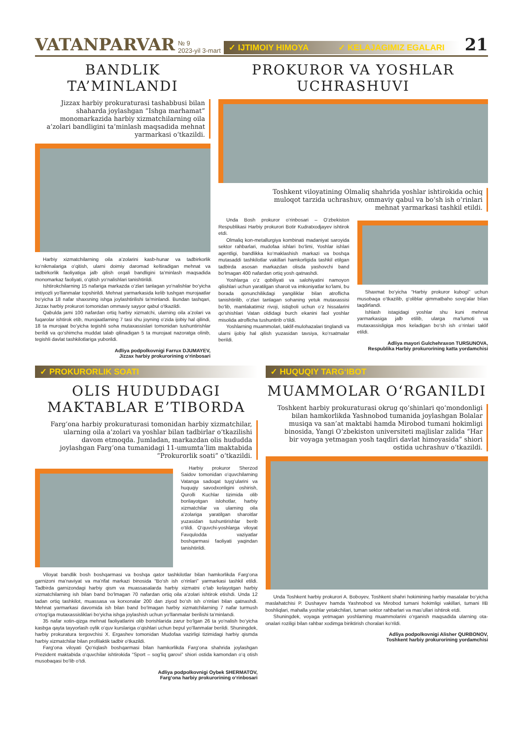VATANPARVAR № 9
2023-yil 3-mart
✓ IJTIMOIY HIMOYA ✓ KELAJAGIMIZ EGALARI
21
BANDLIK TA’MINLANDI
Jizzax harbiy prokuraturasi tashabbusi bilan shaharda joylashgan “Ishga marhamat” monomarkazida harbiy xizmatchilarning oila a’zolari bandligini ta’minlash maqsadida mehnat yarmarkasi o‘tkazildi.
Harbiy xizmatchilarning oila a’zolarini kasb-hunar va tadbirkorlik ko‘nikmalariga o‘qitish, ularni doimiy daromad keltiradigan mehnat va tadbirkorlik faoliyatiga jalb qilish orqali bandligini ta’minlash maqsadida monomarkaz faoliyati, o‘qitish yo‘nalishlari tanishtirildi.
Ishtirokchilarning 15 nafariga markazda o‘zlari tanlagan yo‘nalishlar bo‘yicha imtiyozli yo‘llanmalar topshirildi. Mehnat yarmarkasida kelib tushgan murojaatlar bo‘yicha 18 nafar shaxsning ishga joylashtirilishi ta’minlandi. Bundan tashqari, Jizzax harbiy prokurori tomonidan ommaviy sayyor qabul o‘tkazildi.
Qabulda jami 100 nafardan ortiq harbiy xizmatchi, ularning oila a’zolari va fuqarolar ishtirok etib, murojaatlarning 7 tasi shu joyning o‘zida ijobiy hal qilindi, 18 ta murojaat bo‘yicha tegishli soha mutaxassislari tomonidan tushuntirishlar berildi va qo‘shimcha muddat talab qilinadigan 5 ta murojaat nazoratga olinib, tegishli davlat tashkilotlariga yuborildi.
Adliya podpolkovnigi Farrux DJUMAYEV,
Jizzax harbiy prokurorining o‘rinbosari
PROKUROR VA YOSHLAR UCHRASHUVI
Toshkent viloyatining Olmaliq shahrida yoshlar ishtirokida ochiq muloqot tarzida uchrashuv, ommaviy qabul va bo‘sh ish o‘rinlari mehnat yarmarkasi tashkil etildi.
Unda Bosh prokuror o‘rinbosari – O‘zbekiston Respublikasi Harbiy prokurori Botir Kudratxodjayev ishtirok etdi.
Olmaliq kon-metallurgiya kombinati madaniyat saroyida sektor rahbarlari, mudofaa ishlari bo‘limi, Yoshlar ishlari agentligi, bandlikka ko‘maklashish markazi va boshqa mutasaddi tashkilotlar vakillari hamkorligida tashkil etilgan tadbirda asosan markazdan olisda yashovchi band bo‘lmagan 400 nafardan ortiq yosh qatnashdi.
Yoshlarga o‘z qobiliyati va salohiyatini namoyon qilishlari uchun yaratilgan sharoit va imkoniyatlar ko‘lami, bu borada qonunchilikdagi yangiliklar bilan atroflicha tanishtirilib, o‘zlari tanlagan sohaning yetuk mutaxassisi bo‘lib, mamlakatimiz rivoji, istiqboli uchun o‘z hissalarini qo‘shishlari Vatan oldidagi burch ekanini faol yoshlar misolida atroflicha tushuntirib o‘tildi.
Yoshlarning muammolari, taklif-mulohazalari tinglandi va ularni ijobiy hal qilish yuzasidan tavsiya, ko‘rsatmalar berildi.
Shaxmat bo‘yicha “Harbiy prokuror kubogi” uchun musobaqa o‘tkazilib, g‘oliblar qimmatbaho sovg‘alar bilan taqdirlandi.
Ishlash istagidagi yoshlar shu kuni mehnat yarmarkasiga jalb etilib, ularga ma’lumoti va mutaxassisligiga mos keladigan bo‘sh ish o‘rinlari taklif etildi.
Adliya mayori Gulchehraxon TURSUNOVA,
Respublika Harbiy prokurorining katta yordamchisi
✓ PROKURORLIK SOATI
OLIS HUDUDDAGI MAKTABLAR E’TIBORDA
Farg‘ona harbiy prokuraturasi tomonidan harbiy xizmatchilar, ularning oila a’zolari va yoshlar bilan tadbirlar o‘tkazilishi davom etmoqda. Jumladan, markazdan olis hududda joylashgan Farg‘ona tumanidagi 11-umumta’lim maktabida “Prokurorlik soati” o‘tkazildi.
Harbiy prokuror Sherzod Saidov tomonidan o‘quvchilarning Vatanga sadoqat tuyg‘ularini va huquqiy savodxonligini oshirish, Qurolli Kuchlar tizimida olib borilayotgan islohotlar, harbiy xizmatchilar va ularning oila a’zolariga yaratilgan sharoitlar yuzasidan tushuntirishlar berib o‘tildi. O‘quvchi-yoshlarga viloyat Favqulodda vaziyatlar boshqarmasi faoliyati yaqindan tanishtirildi.
Viloyat bandlik bosh boshqarmasi va boshqa qator tashkilotlar bilan hamkorlikda Farg‘ona garnizoni ma’naviyat va ma’rifat markazi binosida “Bo‘sh ish o‘rinlari” yarmarkasi tashkil etildi. Tadbirda garnizondagi harbiy qism va muassasalarda harbiy xizmatni o‘tab kelayotgan harbiy xizmatchilarning ish bilan band bo‘lmagan 70 nafardan ortiq oila a’zolari ishtirok etishdi. Unda 12 tadan ortiq tashkilot, muassasa va korxonalar 200 dan ziyod bo‘sh ish o‘rinlari bilan qatnashdi. Mehnat yarmarkasi davomida ish bilan band bo‘lmagan harbiy xizmatchilarning 7 nafar turmush o‘rtog‘iga mutaxassisliklari bo‘yicha ishga joylashish uchun yo‘llanmalar berilishi ta’minlandi.
35 nafar xotin-qizga mehnat faoliyatlarini olib borishlarida zarur bo‘lgan 26 ta yo‘nalish bo‘yicha kasbga qayta tayyorlash oylik o‘quv kurslariga o‘qishlari uchun bepul yo‘llanmalar berildi. Shuningdek, harbiy prokuratura tergovchisi X. Ergashev tomonidan Mudofaa vazirligi tizimidagi harbiy qismda harbiy xizmatchilar bilan profilaktik tadbir o‘tkazildi.
Farg‘ona viloyati Qo‘riqlash boshqarmasi bilan hamkorlikda Farg‘ona shahrida joylashgan Prezident maktabida o‘quvchilar ishtirokida “Sport – sog‘liq garovi” shiori ostida kamondan o‘q otish musobaqasi bo‘lib o‘tdi.
Adliya podpolkovnigi Oybek SHERMATOV,
Farg‘ona harbiy prokurorining o‘rinbosari
✓ HUQUQIY TARG‘IBOT
MUAMMOLAR O‘RGANILDI
Toshkent harbiy prokuraturasi okrug qo‘shinlari qo‘mondonligi bilan hamkorlikda Yashnobod tumanida joylashgan Bolalar musiqa va san’at maktabi hamda Mirobod tumani hokimligi binosida, Yangi O‘zbekiston universiteti majlislar zalida “Har bir voyaga yetmagan yosh taqdiri davlat himoyasida” shiori ostida uchrashuv o‘tkazildi.
Unda Toshkent harbiy prokurori A. Boboyev, Toshkent shahri hokimining harbiy masalalar bo‘yicha maslahatchisi P. Dushayev hamda Yashnobod va Mirobod tumani hokimligi vakillari, tumani IIB boshliqlari, mahalla yoshlar yetakchilari, tuman sektor rahbarlari va mas’ullari ishtirok etdi.
Shuningdek, voyaga yetmagan yoshlarning muammolarini o‘rganish maqsadida ularning ota-onalari roziligi bilan rahbar xodimga biriktirish choralari ko‘rildi.
Adliya podpolkovnigi Alisher QURBONOV,
Toshkent harbiy prokurorining yordamchisi